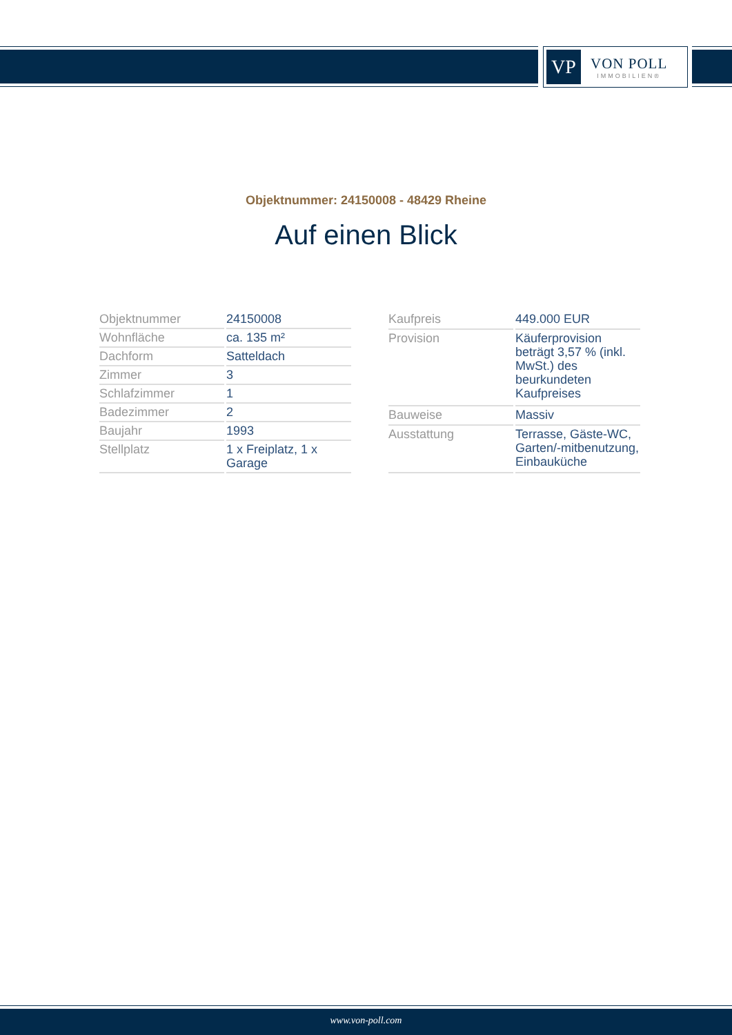VP
VON POLL
IMMOBILIEN®
Objektnummer: 24150008 - 48429 Rheine
Auf einen Blick
| Objektnummer | 24150008 |
| Wohnfläche | ca. 135 m² |
| Dachform | Satteldach |
| Zimmer | 3 |
| Schlafzimmer | 1 |
| Badezimmer | 2 |
| Baujahr | 1993 |
| Stellplatz | 1 x Freiplatz, 1 x Garage |
| Kaufpreis | 449.000 EUR |
| Provision | Käuferprovision beträgt 3,57 % (inkl. MwSt.) des beurkundeten Kaufpreises |
| Bauweise | Massiv |
| Ausstattung | Terrasse, Gäste-WC, Garten/-mitbenutzung, Einbauküche |
www.von-poll.com